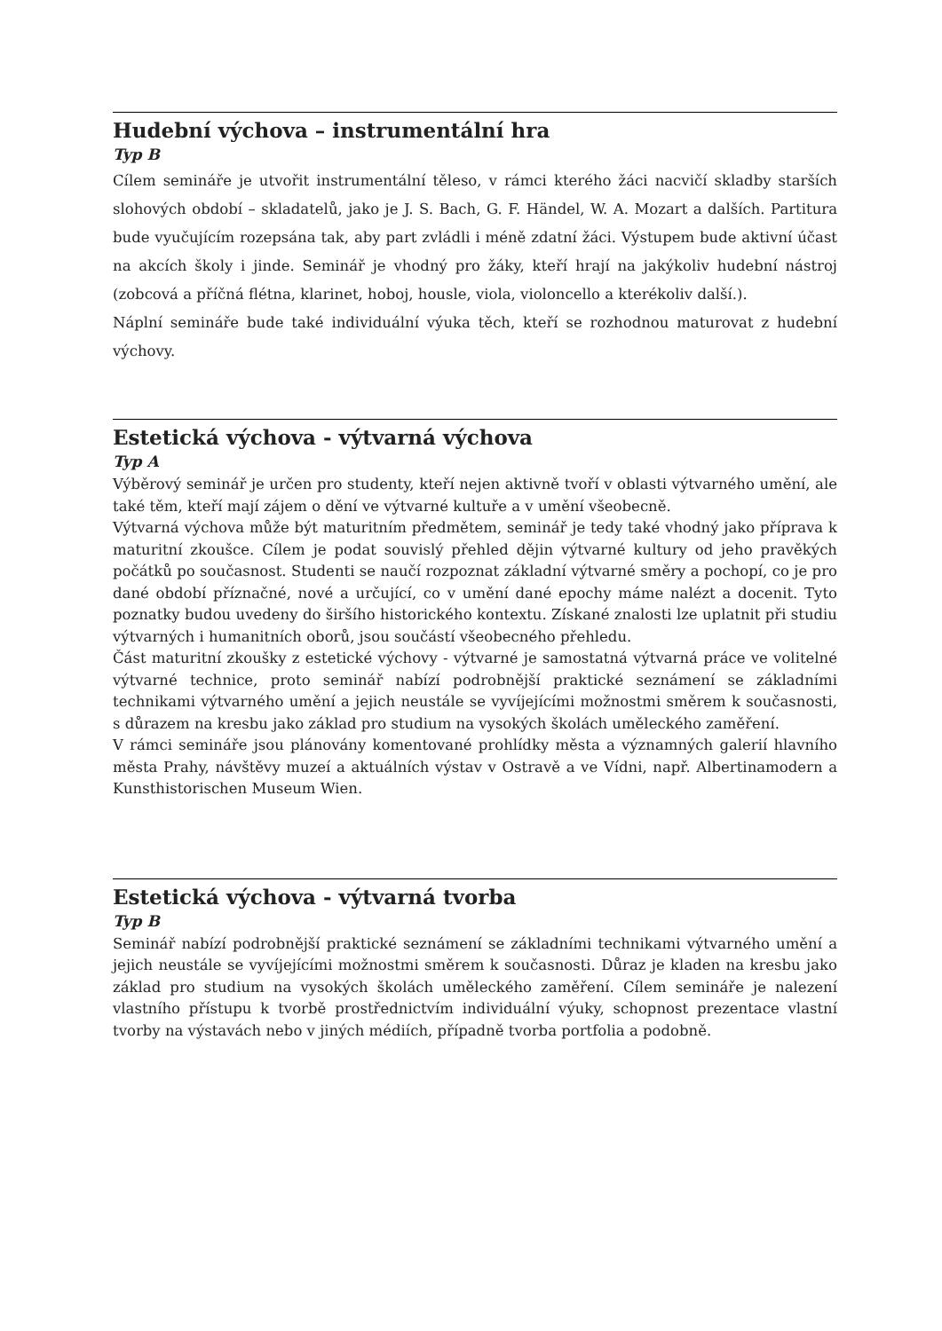Hudební výchova – instrumentální hra
Typ B
Cílem semináře je utvořit instrumentální těleso, v rámci kterého žáci nacvičí skladby starších slohových období – skladatelů, jako je J. S. Bach, G. F. Händel, W. A. Mozart a dalších. Partitura bude vyučujícím rozepsána tak, aby part zvládli i méně zdatní žáci. Výstupem bude aktivní účast na akcích školy i jinde. Seminář je vhodný pro žáky, kteří hrají na jakýkoliv hudební nástroj (zobcová a příčná flétna, klarinet, hoboj, housle, viola, violoncello a kterékoliv další.).
Náplní semináře bude také individuální výuka těch, kteří se rozhodnou maturovat z hudební výchovy.
Estetická výchova - výtvarná výchova
Typ A
Výběrový seminář je určen pro studenty, kteří nejen aktivně tvoří v oblasti výtvarného umění, ale také těm, kteří mají zájem o dění ve výtvarné kultuře a v umění všeobecně.
Výtvarná výchova může být maturitním předmětem, seminář je tedy také vhodný jako příprava k maturitní zkoušce. Cílem je podat souvislý přehled dějin výtvarné kultury od jeho pravěkých počátků po současnost. Studenti se naučí rozpoznat základní výtvarné směry a pochopí, co je pro dané období příznačné, nové a určující, co v umění dané epochy máme nalézt a docenit. Tyto poznatky budou uvedeny do širšího historického kontextu. Získané znalosti lze uplatnit při studiu výtvarných i humanitních oborů, jsou součástí všeobecného přehledu.
Část maturitní zkoušky z estetické výchovy - výtvarné je samostatná výtvarná práce ve volitelné výtvarné technice, proto seminář nabízí podrobnější praktické seznámení se základními technikami výtvarného umění a jejich neustále se vyvíjejícími možnostmi směrem k současnosti, s důrazem na kresbu jako základ pro studium na vysokých školách uměleckého zaměření.
V rámci semináře jsou plánovány komentované prohlídky města a významných galerií hlavního města Prahy, návštěvy muzeí a aktuálních výstav v Ostravě a ve Vídni, např. Albertinamodern a Kunsthistorischen Museum Wien.
Estetická výchova - výtvarná tvorba
Typ B
Seminář nabízí podrobnější praktické seznámení se základními technikami výtvarného umění a jejich neustále se vyvíjejícími možnostmi směrem k současnosti. Důraz je kladen na kresbu jako základ pro studium na vysokých školách uměleckého zaměření. Cílem semináře je nalezení vlastního přístupu k tvorbě prostřednictvím individuální výuky, schopnost prezentace vlastní tvorby na výstavách nebo v jiných médiích, případně tvorba portfolia a podobně.